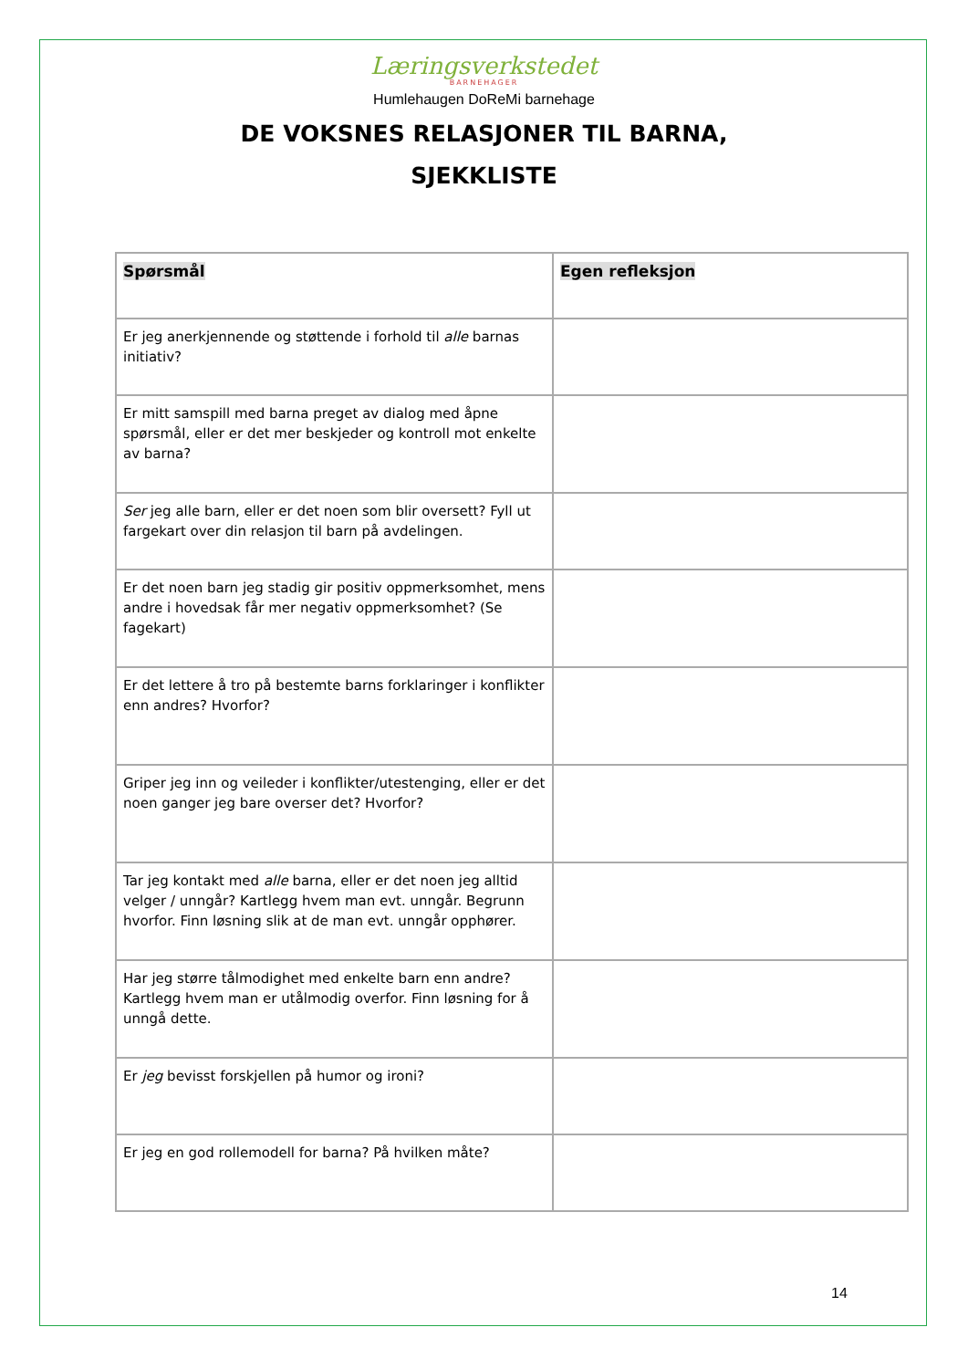Læringsverkstedet
BARNEHAGER
Humlehaugen DoReMi barnehage
DE VOKSNES RELASJONER TIL BARNA,
SJEKKLISTE
| Spørsmål | Egen refleksjon |
| --- | --- |
| Er jeg anerkjennende og støttende i forhold til alle barnas initiativ? | |
| Er mitt samspill med barna preget av dialog med åpne spørsmål, eller er det mer beskjeder og kontroll mot enkelte av barna? | |
| Ser jeg alle barn, eller er det noen som blir oversett? Fyll ut fargekart over din relasjon til barn på avdelingen. | |
| Er det noen barn jeg stadig gir positiv oppmerksomhet, mens andre i hovedsak får mer negativ oppmerksomhet? (Se fagekart) | |
| Er det lettere å tro på bestemte barns forklaringer i konflikter enn andres? Hvorfor? | |
| Griper jeg inn og veileder i konflikter/utestenging, eller er det noen ganger jeg bare overser det? Hvorfor? | |
| Tar jeg kontakt med alle barna, eller er det noen jeg alltid velger / unngår? Kartlegg hvem man evt. unngår. Begrunn hvorfor. Finn løsning slik at de man evt. unngår opphører. | |
| Har jeg større tålmodighet med enkelte barn enn andre? Kartlegg hvem man er utålmodig overfor. Finn løsning for å unngå dette. | |
| Er jeg bevisst forskjellen på humor og ironi? | |
| Er jeg en god rollemodell for barna? På hvilken måte? | |
14